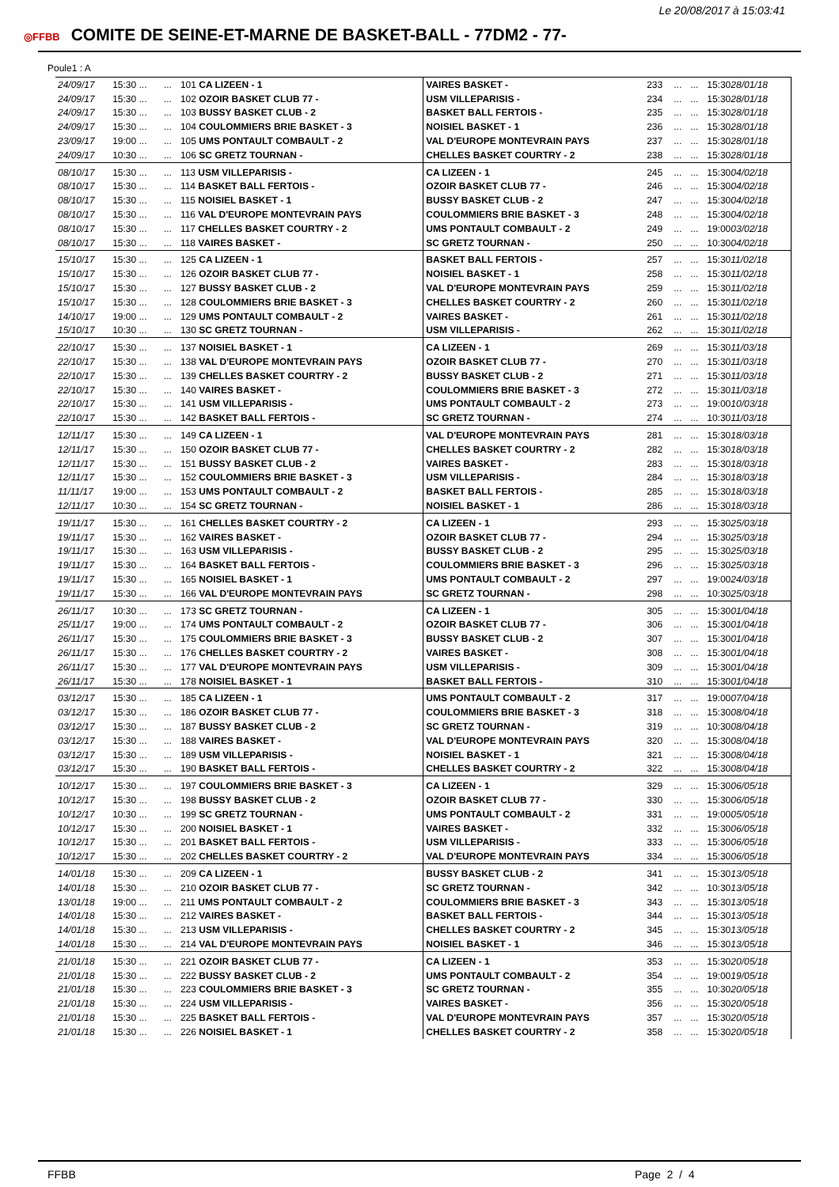Le 20/08/2017 à 15:03:41
◎FFBB COMITE DE SEINE-ET-MARNE DE BASKET-BALL - 77DM2 - 77-
Poule1 : A
| 24/09/17 | 15:30 ... | ... | 101 CA LIZEEN - 1 | VAIRES BASKET - | 233 | ... | ... | 15:30 28/01/18 |
| 24/09/17 | 15:30 ... | ... | 102 OZOIR BASKET CLUB 77 - | USM VILLEPARISIS - | 234 | ... | ... | 15:30 28/01/18 |
| 24/09/17 | 15:30 ... | ... | 103 BUSSY BASKET CLUB - 2 | BASKET BALL FERTOIS - | 235 | ... | ... | 15:30 28/01/18 |
| 24/09/17 | 15:30 ... | ... | 104 COULOMMIERS BRIE BASKET - 3 | NOISIEL BASKET - 1 | 236 | ... | ... | 15:30 28/01/18 |
| 23/09/17 | 19:00 ... | ... | 105 UMS PONTAULT COMBAULT - 2 | VAL D'EUROPE MONTEVRAIN PAYS | 237 | ... | ... | 15:30 28/01/18 |
| 24/09/17 | 10:30 ... | ... | 106 SC GRETZ TOURNAN - | CHELLES BASKET COURTRY - 2 | 238 | ... | ... | 15:30 28/01/18 |
| 08/10/17 | 15:30 ... | ... | 113 USM VILLEPARISIS - | CA LIZEEN - 1 | 245 | ... | ... | 15:30 04/02/18 |
| 08/10/17 | 15:30 ... | ... | 114 BASKET BALL FERTOIS - | OZOIR BASKET CLUB 77 - | 246 | ... | ... | 15:30 04/02/18 |
| 08/10/17 | 15:30 ... | ... | 115 NOISIEL BASKET - 1 | BUSSY BASKET CLUB - 2 | 247 | ... | ... | 15:30 04/02/18 |
| 08/10/17 | 15:30 ... | ... | 116 VAL D'EUROPE MONTEVRAIN PAYS | COULOMMIERS BRIE BASKET - 3 | 248 | ... | ... | 15:30 04/02/18 |
| 08/10/17 | 15:30 ... | ... | 117 CHELLES BASKET COURTRY - 2 | UMS PONTAULT COMBAULT - 2 | 249 | ... | ... | 19:00 03/02/18 |
| 08/10/17 | 15:30 ... | ... | 118 VAIRES BASKET - | SC GRETZ TOURNAN - | 250 | ... | ... | 10:30 04/02/18 |
| 15/10/17 | 15:30 ... | ... | 125 CA LIZEEN - 1 | BASKET BALL FERTOIS - | 257 | ... | ... | 15:30 11/02/18 |
| 15/10/17 | 15:30 ... | ... | 126 OZOIR BASKET CLUB 77 - | NOISIEL BASKET - 1 | 258 | ... | ... | 15:30 11/02/18 |
| 15/10/17 | 15:30 ... | ... | 127 BUSSY BASKET CLUB - 2 | VAL D'EUROPE MONTEVRAIN PAYS | 259 | ... | ... | 15:30 11/02/18 |
| 15/10/17 | 15:30 ... | ... | 128 COULOMMIERS BRIE BASKET - 3 | CHELLES BASKET COURTRY - 2 | 260 | ... | ... | 15:30 11/02/18 |
| 14/10/17 | 19:00 ... | ... | 129 UMS PONTAULT COMBAULT - 2 | VAIRES BASKET - | 261 | ... | ... | 15:30 11/02/18 |
| 15/10/17 | 10:30 ... | ... | 130 SC GRETZ TOURNAN - | USM VILLEPARISIS - | 262 | ... | ... | 15:30 11/02/18 |
| 22/10/17 | 15:30 ... | ... | 137 NOISIEL BASKET - 1 | CA LIZEEN - 1 | 269 | ... | ... | 15:30 11/03/18 |
| 22/10/17 | 15:30 ... | ... | 138 VAL D'EUROPE MONTEVRAIN PAYS | OZOIR BASKET CLUB 77 - | 270 | ... | ... | 15:30 11/03/18 |
| 22/10/17 | 15:30 ... | ... | 139 CHELLES BASKET COURTRY - 2 | BUSSY BASKET CLUB - 2 | 271 | ... | ... | 15:30 11/03/18 |
| 22/10/17 | 15:30 ... | ... | 140 VAIRES BASKET - | COULOMMIERS BRIE BASKET - 3 | 272 | ... | ... | 15:30 11/03/18 |
| 22/10/17 | 15:30 ... | ... | 141 USM VILLEPARISIS - | UMS PONTAULT COMBAULT - 2 | 273 | ... | ... | 19:00 10/03/18 |
| 22/10/17 | 15:30 ... | ... | 142 BASKET BALL FERTOIS - | SC GRETZ TOURNAN - | 274 | ... | ... | 10:30 11/03/18 |
| 12/11/17 | 15:30 ... | ... | 149 CA LIZEEN - 1 | VAL D'EUROPE MONTEVRAIN PAYS | 281 | ... | ... | 15:30 18/03/18 |
| 12/11/17 | 15:30 ... | ... | 150 OZOIR BASKET CLUB 77 - | CHELLES BASKET COURTRY - 2 | 282 | ... | ... | 15:30 18/03/18 |
| 12/11/17 | 15:30 ... | ... | 151 BUSSY BASKET CLUB - 2 | VAIRES BASKET - | 283 | ... | ... | 15:30 18/03/18 |
| 12/11/17 | 15:30 ... | ... | 152 COULOMMIERS BRIE BASKET - 3 | USM VILLEPARISIS - | 284 | ... | ... | 15:30 18/03/18 |
| 11/11/17 | 19:00 ... | ... | 153 UMS PONTAULT COMBAULT - 2 | BASKET BALL FERTOIS - | 285 | ... | ... | 15:30 18/03/18 |
| 12/11/17 | 10:30 ... | ... | 154 SC GRETZ TOURNAN - | NOISIEL BASKET - 1 | 286 | ... | ... | 15:30 18/03/18 |
| 19/11/17 | 15:30 ... | ... | 161 CHELLES BASKET COURTRY - 2 | CA LIZEEN - 1 | 293 | ... | ... | 15:30 25/03/18 |
| 19/11/17 | 15:30 ... | ... | 162 VAIRES BASKET - | OZOIR BASKET CLUB 77 - | 294 | ... | ... | 15:30 25/03/18 |
| 19/11/17 | 15:30 ... | ... | 163 USM VILLEPARISIS - | BUSSY BASKET CLUB - 2 | 295 | ... | ... | 15:30 25/03/18 |
| 19/11/17 | 15:30 ... | ... | 164 BASKET BALL FERTOIS - | COULOMMIERS BRIE BASKET - 3 | 296 | ... | ... | 15:30 25/03/18 |
| 19/11/17 | 15:30 ... | ... | 165 NOISIEL BASKET - 1 | UMS PONTAULT COMBAULT - 2 | 297 | ... | ... | 19:00 24/03/18 |
| 19/11/17 | 15:30 ... | ... | 166 VAL D'EUROPE MONTEVRAIN PAYS | SC GRETZ TOURNAN - | 298 | ... | ... | 10:30 25/03/18 |
| 26/11/17 | 10:30 ... | ... | 173 SC GRETZ TOURNAN - | CA LIZEEN - 1 | 305 | ... | ... | 15:30 01/04/18 |
| 25/11/17 | 19:00 ... | ... | 174 UMS PONTAULT COMBAULT - 2 | OZOIR BASKET CLUB 77 - | 306 | ... | ... | 15:30 01/04/18 |
| 26/11/17 | 15:30 ... | ... | 175 COULOMMIERS BRIE BASKET - 3 | BUSSY BASKET CLUB - 2 | 307 | ... | ... | 15:30 01/04/18 |
| 26/11/17 | 15:30 ... | ... | 176 CHELLES BASKET COURTRY - 2 | VAIRES BASKET - | 308 | ... | ... | 15:30 01/04/18 |
| 26/11/17 | 15:30 ... | ... | 177 VAL D'EUROPE MONTEVRAIN PAYS | USM VILLEPARISIS - | 309 | ... | ... | 15:30 01/04/18 |
| 26/11/17 | 15:30 ... | ... | 178 NOISIEL BASKET - 1 | BASKET BALL FERTOIS - | 310 | ... | ... | 15:30 01/04/18 |
| 03/12/17 | 15:30 ... | ... | 185 CA LIZEEN - 1 | UMS PONTAULT COMBAULT - 2 | 317 | ... | ... | 19:00 07/04/18 |
| 03/12/17 | 15:30 ... | ... | 186 OZOIR BASKET CLUB 77 - | COULOMMIERS BRIE BASKET - 3 | 318 | ... | ... | 15:30 08/04/18 |
| 03/12/17 | 15:30 ... | ... | 187 BUSSY BASKET CLUB - 2 | SC GRETZ TOURNAN - | 319 | ... | ... | 10:30 08/04/18 |
| 03/12/17 | 15:30 ... | ... | 188 VAIRES BASKET - | VAL D'EUROPE MONTEVRAIN PAYS | 320 | ... | ... | 15:30 08/04/18 |
| 03/12/17 | 15:30 ... | ... | 189 USM VILLEPARISIS - | NOISIEL BASKET - 1 | 321 | ... | ... | 15:30 08/04/18 |
| 03/12/17 | 15:30 ... | ... | 190 BASKET BALL FERTOIS - | CHELLES BASKET COURTRY - 2 | 322 | ... | ... | 15:30 08/04/18 |
| 10/12/17 | 15:30 ... | ... | 197 COULOMMIERS BRIE BASKET - 3 | CA LIZEEN - 1 | 329 | ... | ... | 15:30 06/05/18 |
| 10/12/17 | 15:30 ... | ... | 198 BUSSY BASKET CLUB - 2 | OZOIR BASKET CLUB 77 - | 330 | ... | ... | 15:30 06/05/18 |
| 10/12/17 | 10:30 ... | ... | 199 SC GRETZ TOURNAN - | UMS PONTAULT COMBAULT - 2 | 331 | ... | ... | 19:00 05/05/18 |
| 10/12/17 | 15:30 ... | ... | 200 NOISIEL BASKET - 1 | VAIRES BASKET - | 332 | ... | ... | 15:30 06/05/18 |
| 10/12/17 | 15:30 ... | ... | 201 BASKET BALL FERTOIS - | USM VILLEPARISIS - | 333 | ... | ... | 15:30 06/05/18 |
| 10/12/17 | 15:30 ... | ... | 202 CHELLES BASKET COURTRY - 2 | VAL D'EUROPE MONTEVRAIN PAYS | 334 | ... | ... | 15:30 06/05/18 |
| 14/01/18 | 15:30 ... | ... | 209 CA LIZEEN - 1 | BUSSY BASKET CLUB - 2 | 341 | ... | ... | 15:30 13/05/18 |
| 14/01/18 | 15:30 ... | ... | 210 OZOIR BASKET CLUB 77 - | SC GRETZ TOURNAN - | 342 | ... | ... | 10:30 13/05/18 |
| 13/01/18 | 19:00 ... | ... | 211 UMS PONTAULT COMBAULT - 2 | COULOMMIERS BRIE BASKET - 3 | 343 | ... | ... | 15:30 13/05/18 |
| 14/01/18 | 15:30 ... | ... | 212 VAIRES BASKET - | BASKET BALL FERTOIS - | 344 | ... | ... | 15:30 13/05/18 |
| 14/01/18 | 15:30 ... | ... | 213 USM VILLEPARISIS - | CHELLES BASKET COURTRY - 2 | 345 | ... | ... | 15:30 13/05/18 |
| 14/01/18 | 15:30 ... | ... | 214 VAL D'EUROPE MONTEVRAIN PAYS | NOISIEL BASKET - 1 | 346 | ... | ... | 15:30 13/05/18 |
| 21/01/18 | 15:30 ... | ... | 221 OZOIR BASKET CLUB 77 - | CA LIZEEN - 1 | 353 | ... | ... | 15:30 20/05/18 |
| 21/01/18 | 15:30 ... | ... | 222 BUSSY BASKET CLUB - 2 | UMS PONTAULT COMBAULT - 2 | 354 | ... | ... | 19:00 19/05/18 |
| 21/01/18 | 15:30 ... | ... | 223 COULOMMIERS BRIE BASKET - 3 | SC GRETZ TOURNAN - | 355 | ... | ... | 10:30 20/05/18 |
| 21/01/18 | 15:30 ... | ... | 224 USM VILLEPARISIS - | VAIRES BASKET - | 356 | ... | ... | 15:30 20/05/18 |
| 21/01/18 | 15:30 ... | ... | 225 BASKET BALL FERTOIS - | VAL D'EUROPE MONTEVRAIN PAYS | 357 | ... | ... | 15:30 20/05/18 |
| 21/01/18 | 15:30 ... | ... | 226 NOISIEL BASKET - 1 | CHELLES BASKET COURTRY - 2 | 358 | ... | ... | 15:30 20/05/18 |
FFBB Page 2 / 4